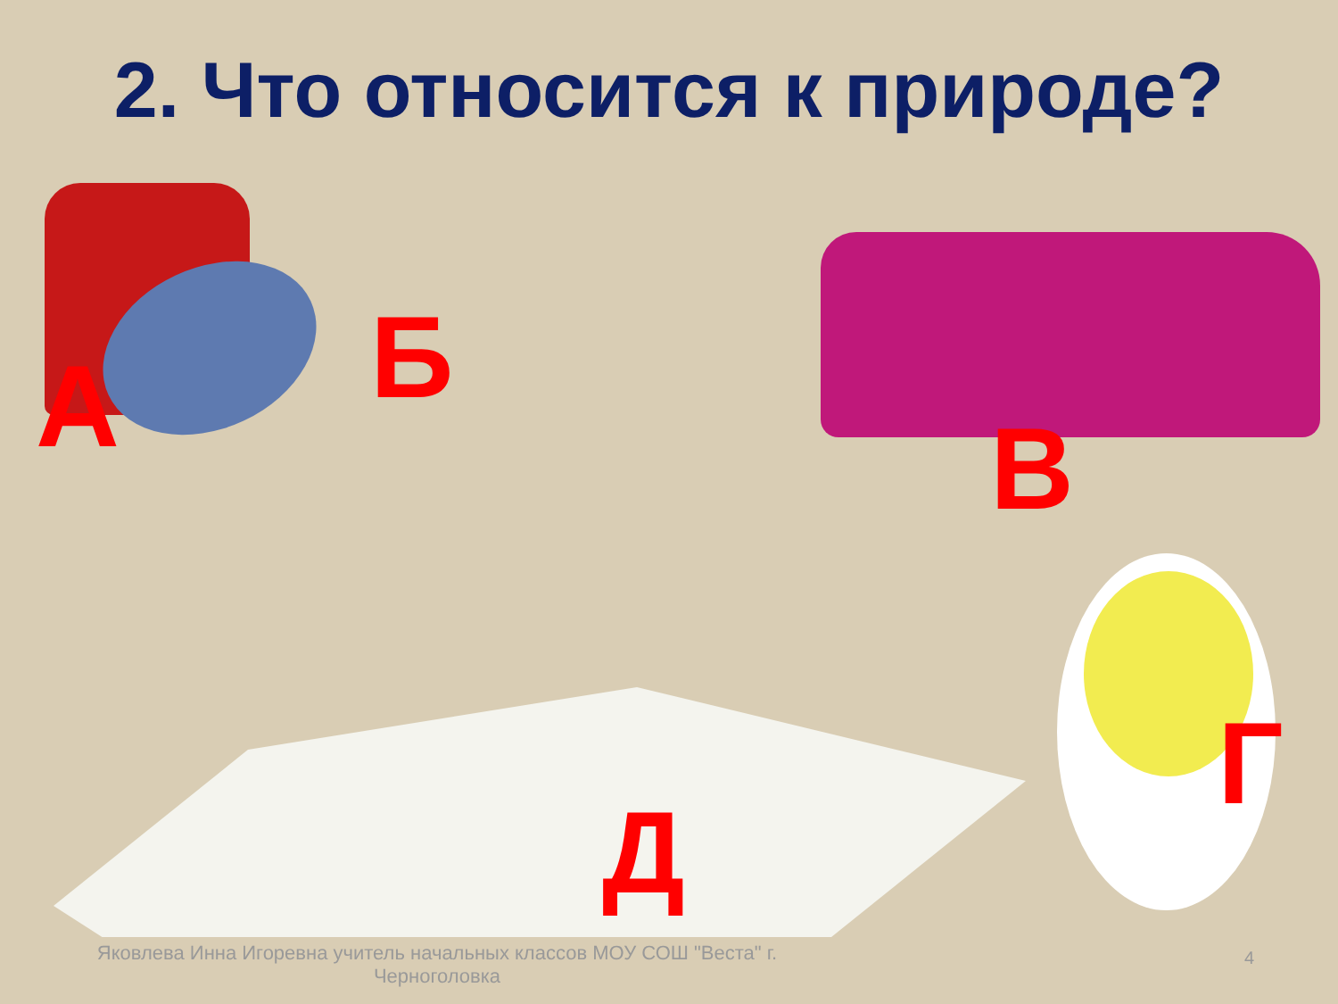2. Что относится к природе?
А Б
В
Г
Д
Яковлева Инна Игоревна учитель начальных классов МОУ СОШ "Веста" г. Черноголовка
4